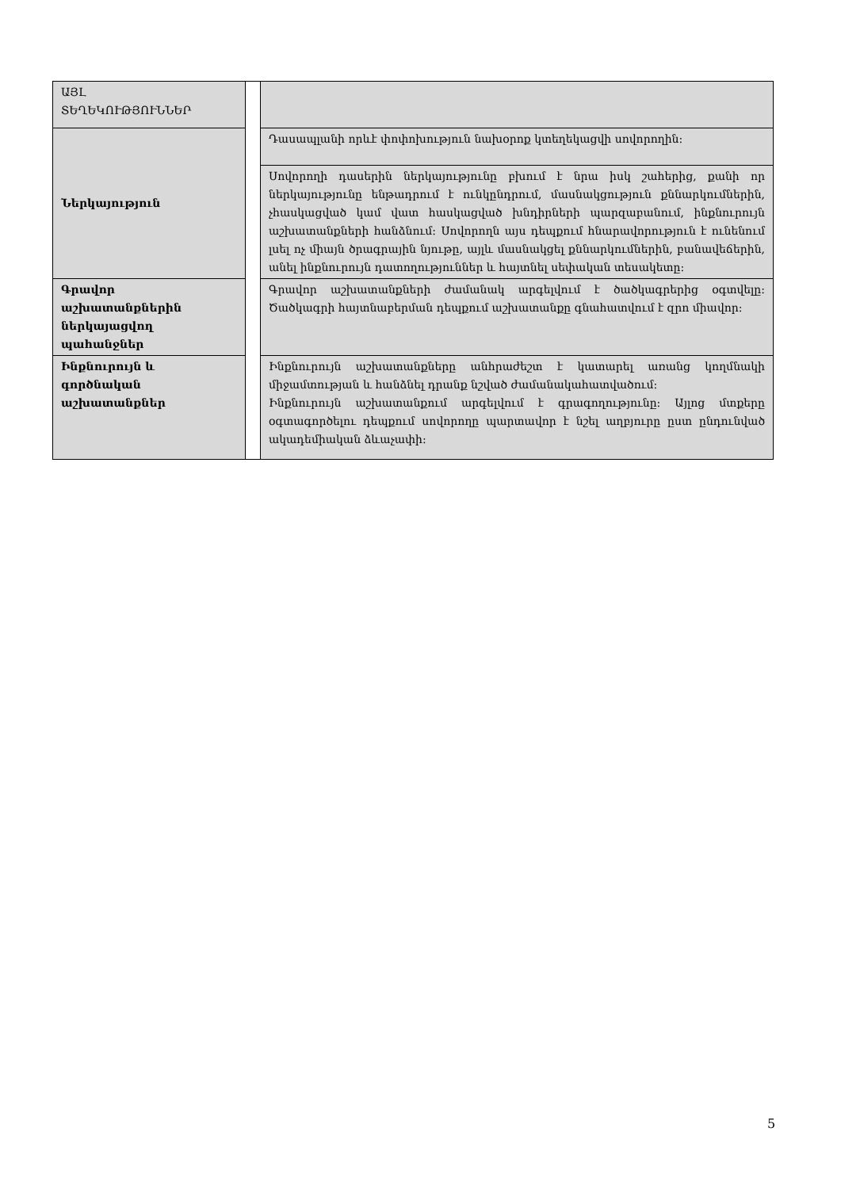| ԱՅԼ ՏԵՂԵԿՈՒԹՅՈՒՆՆԵՐ | | |
| Ներկայություն | | Դասապլանի որևէ փոփոխություն նախօրոք կտեղեկացվի սովորողին: |
| | | Սովորողի դասերին ներկայությունը բխում է նրա իսկ շահերից, քանի որ ներկայությունը ենթադրում է ունկընդրում, մասնակցություն քննարկումներին, չհասկացված կամ վատ հասկացված խնդիրների պարզաբանում, ինքնուրույն աշխատանքների հանձնում: Սովորողն այս դեպքում հնարավորություն է ունենում լսել ոչ միայն ծրագրային նյութը, այլև մասնակցել քննարկումներին, բանավեճերին, անել ինքնուրույն դատողություններ և հայտնել սեփական տեսակետը: |
| Գրավոր աշխատանքներին ներկայացվող պահանջներ | | Գրավոր աշխատանքների ժամանակ արգելվում է ծածկագրերից օգտվելը: Ծածկագրի հայտնաբերման դեպքում աշխատանքը գնահատվում է զրո միավոր: |
| Ինքնուրույն և գործնական աշխատանքներ | | Ինքնուրույն աշխատանքները անհրաժեշտ է կատարել առանց կողմնակի միջամտության և հանձնել դրանք նշված ժամանակահատվածում: Ինքնուրույն աշխատանքում արգելվում է գրագողությունը: Այլոց մտքերը օգտագործելու դեպքում սովորողը պարտավոր է նշել աղբյուրը ըստ ընդունված ակադեմիական ձևաչափի: |
5